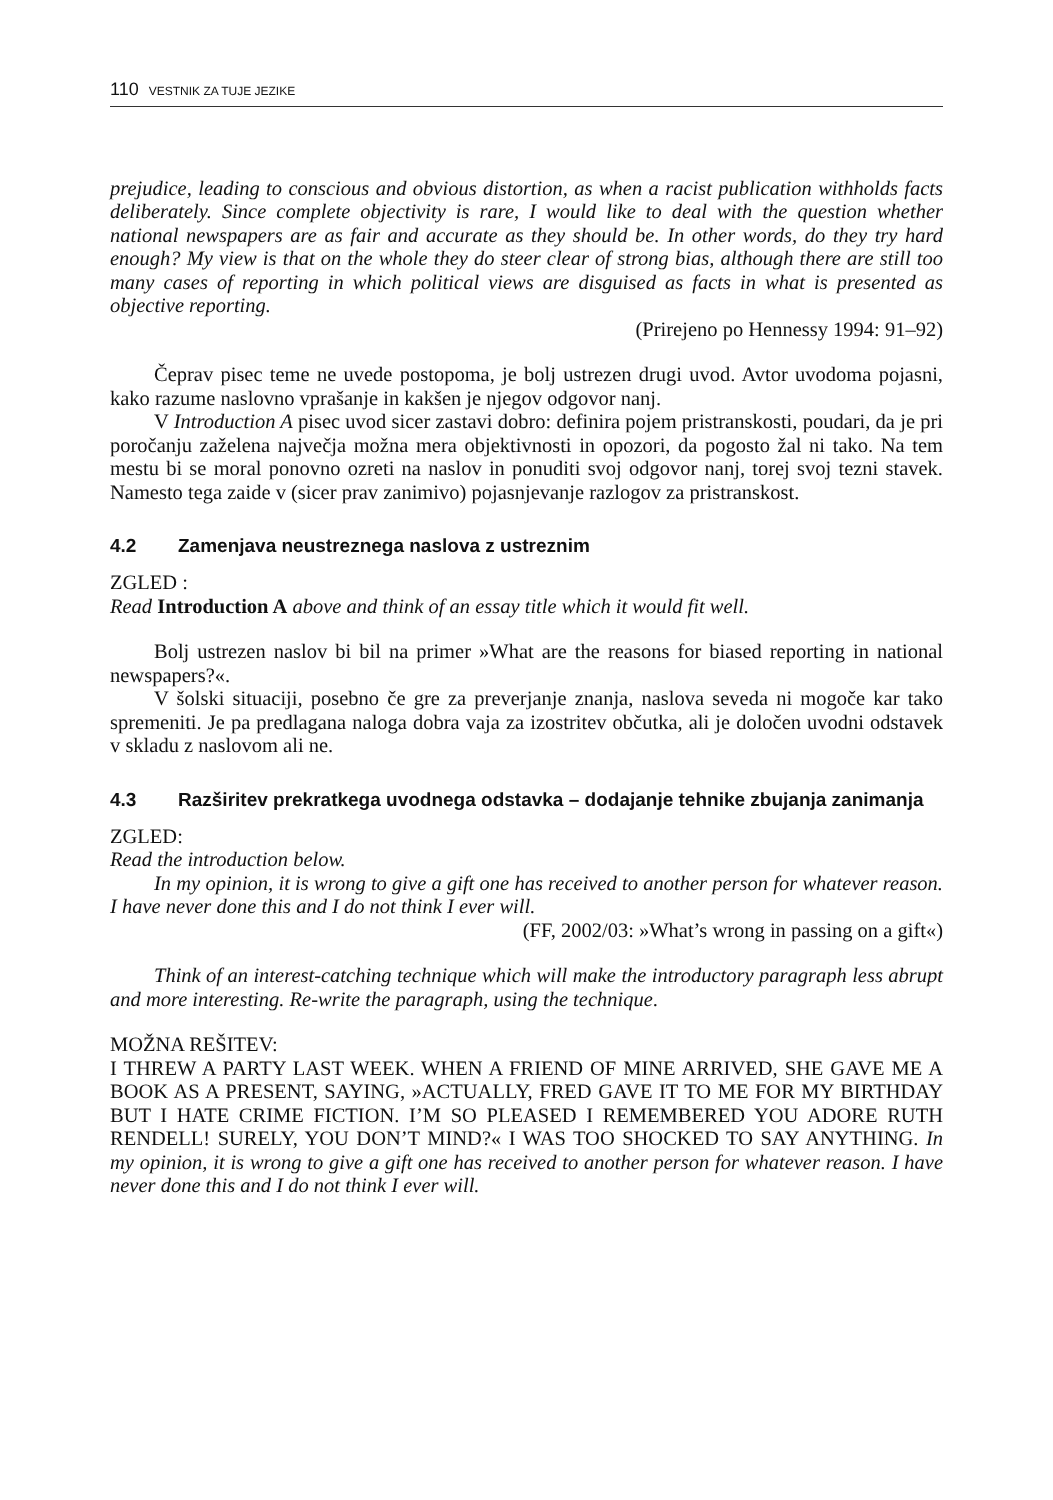110 VESTNIK ZA TUJE JEZIKE
prejudice, leading to conscious and obvious distortion, as when a racist publication withholds facts deliberately. Since complete objectivity is rare, I would like to deal with the question whether national newspapers are as fair and accurate as they should be. In other words, do they try hard enough? My view is that on the whole they do steer clear of strong bias, although there are still too many cases of reporting in which political views are disguised as facts in what is presented as objective reporting.
(Prirejeno po Hennessy 1994: 91–92)
Čeprav pisec teme ne uvede postopoma, je bolj ustrezen drugi uvod. Avtor uvodoma pojasni, kako razume naslovno vprašanje in kakšen je njegov odgovor nanj.
V Introduction A pisec uvod sicer zastavi dobro: definira pojem pristranskosti, poudari, da je pri poročanju zaželena največja možna mera objektivnosti in opozori, da pogosto žal ni tako. Na tem mestu bi se moral ponovno ozreti na naslov in ponuditi svoj odgovor nanj, torej svoj tezni stavek. Namesto tega zaide v (sicer prav zanimivo) pojasnjevanje razlogov za pristranskost.
4.2 Zamenjava neustreznega naslova z ustreznim
ZGLED :
Read Introduction A above and think of an essay title which it would fit well.
Bolj ustrezen naslov bi bil na primer »What are the reasons for biased reporting in national newspapers?«.
V šolski situaciji, posebno če gre za preverjanje znanja, naslova seveda ni mogoče kar tako spremeniti. Je pa predlagana naloga dobra vaja za izostritev občutka, ali je določen uvodni odstavek v skladu z naslovom ali ne.
4.3 Razširitev prekratkega uvodnega odstavka – dodajanje tehnike zbujanja zanimanja
ZGLED:
Read the introduction below.
In my opinion, it is wrong to give a gift one has received to another person for whatever reason. I have never done this and I do not think I ever will.
(FF, 2002/03: »What’s wrong in passing on a gift«)
Think of an interest-catching technique which will make the introductory paragraph less abrupt and more interesting. Re-write the paragraph, using the technique.
MOŽNA REŠITEV:
I THREW A PARTY LAST WEEK. WHEN A FRIEND OF MINE ARRIVED, SHE GAVE ME A BOOK AS A PRESENT, SAYING, »ACTUALLY, FRED GAVE IT TO ME FOR MY BIRTHDAY BUT I HATE CRIME FICTION. I’M SO PLEASED I REMEMBERED YOU ADORE RUTH RENDELL! SURELY, YOU DON’T MIND?« I WAS TOO SHOCKED TO SAY ANYTHING. In my opinion, it is wrong to give a gift one has received to another person for whatever reason. I have never done this and I do not think I ever will.